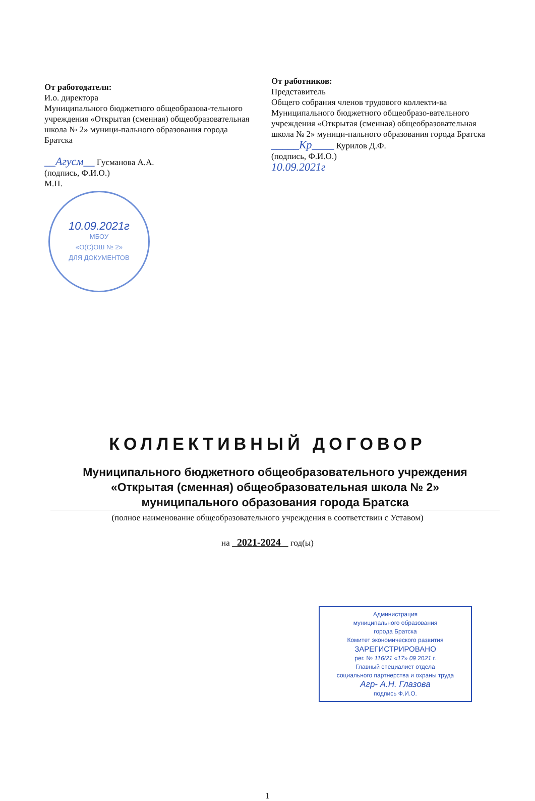От работодателя:
И.о. директора
Муниципального бюджетного общеобразова-тельного учреждения «Открытая (сменная) общеобразовательная школа № 2» муници-пального образования города Братска
__Агусм__ Гусманова А.А.
(подпись, Ф.И.О.)
М.П.
10.09.2021г
МБОУ
«О(С)ОШ № 2»
ДЛЯ ДОКУМЕНТОВ
От работников:
Представитель
Общего собрания членов трудового коллекти-ва Муниципального бюджетного общеобразо-вательного учреждения «Открытая (сменная) общеобразовательная школа № 2» муници-пального образования города Братска
_____Кр____ Курилов Д.Ф.
(подпись, Ф.И.О.)
10.09.2021г
КОЛЛЕКТИВНЫЙ ДОГОВОР
Муниципального бюджетного общеобразовательного учреждения
«Открытая (сменная) общеобразовательная школа № 2»
муниципального образования города Братска
(полное наименование общеобразовательного учреждения в соответствии с Уставом)
на 2021-2024 год(ы)
Администрация
муниципального образования
города Братска
Комитет экономического развития
ЗАРЕГИСТРИРОВАНО
рег. № 116/21 «17» 09 2021 г.
Главный специалист отдела
социального партнерства и охраны труда
Агр- А.Н. Глазова
подпись Ф.И.О.
1